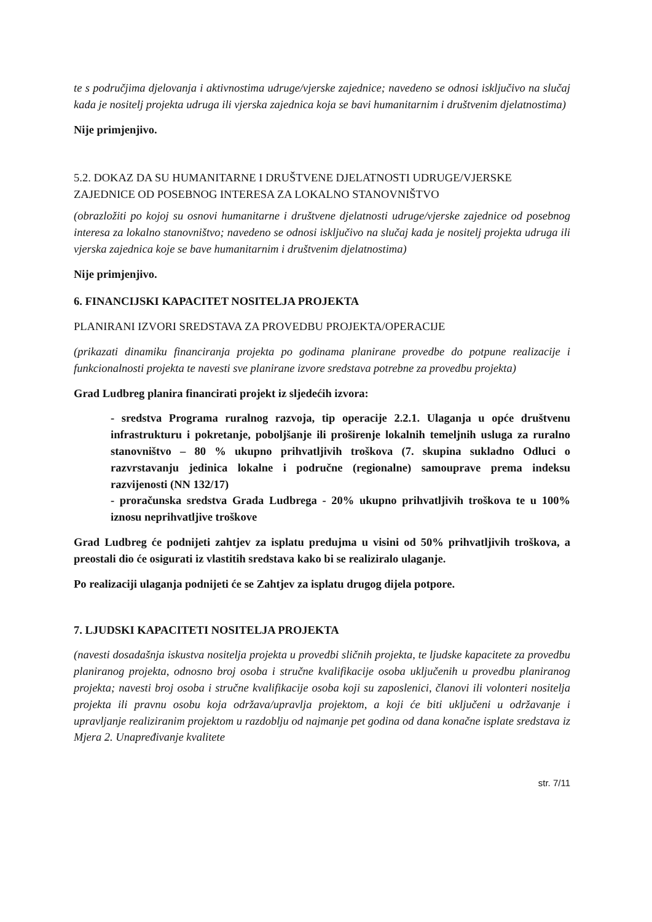te s područjima djelovanja i aktivnostima udruge/vjerske zajednice; navedeno se odnosi isključivo na slučaj kada je nositelj projekta udruga ili vjerska zajednica koja se bavi humanitarnim i društvenim djelatnostima)
Nije primjenjivo.
5.2. DOKAZ DA SU HUMANITARNE I DRUŠTVENE DJELATNOSTI UDRUGE/VJERSKE ZAJEDNICE OD POSEBNOG INTERESA ZA LOKALNO STANOVNIŠTVO
(obrazložiti po kojoj su osnovi humanitarne i društvene djelatnosti udruge/vjerske zajednice od posebnog interesa za lokalno stanovništvo; navedeno se odnosi isključivo na slučaj kada je nositelj projekta udruga ili vjerska zajednica koje se bave humanitarnim i društvenim djelatnostima)
Nije primjenjivo.
6. FINANCIJSKI KAPACITET NOSITELJA PROJEKTA
PLANIRANI IZVORI SREDSTAVA ZA PROVEDBU PROJEKTA/OPERACIJE
(prikazati dinamiku financiranja projekta po godinama planirane provedbe do potpune realizacije i funkcionalnosti projekta te navesti sve planirane izvore sredstava potrebne za provedbu projekta)
Grad Ludbreg planira financirati projekt iz sljedećih izvora:
- sredstva Programa ruralnog razvoja, tip operacije 2.2.1. Ulaganja u opće društvenu infrastrukturu i pokretanje, poboljšanje ili proširenje lokalnih temeljnih usluga za ruralno stanovništvo – 80 % ukupno prihvatljivih troškova (7. skupina sukladno Odluci o razvrstavanju jedinica lokalne i područne (regionalne) samouprave prema indeksu razvijenosti (NN 132/17)
- proračunska sredstva Grada Ludbrega - 20% ukupno prihvatljivih troškova te u 100% iznosu neprihvatljive troškove
Grad Ludbreg će podnijeti zahtjev za isplatu predujma u visini od 50% prihvatljivih troškova, a preostali dio će osigurati iz vlastitih sredstava kako bi se realiziralo ulaganje.
Po realizaciji ulaganja podnijeti će se Zahtjev za isplatu drugog dijela potpore.
7. LJUDSKI KAPACITETI NOSITELJA PROJEKTA
(navesti dosadašnja iskustva nositelja projekta u provedbi sličnih projekta, te ljudske kapacitete za provedbu planiranog projekta, odnosno broj osoba i stručne kvalifikacije osoba uključenih u provedbu planiranog projekta; navesti broj osoba i stručne kvalifikacije osoba koji su zaposlenici, članovi ili volonteri nositelja projekta ili pravnu osobu koja održava/upravlja projektom, a koji će biti uključeni u održavanje i upravljanje realiziranim projektom u razdoblju od najmanje pet godina od dana konačne isplate sredstava iz Mjera 2. Unapređivanje kvalitete
str. 7/11